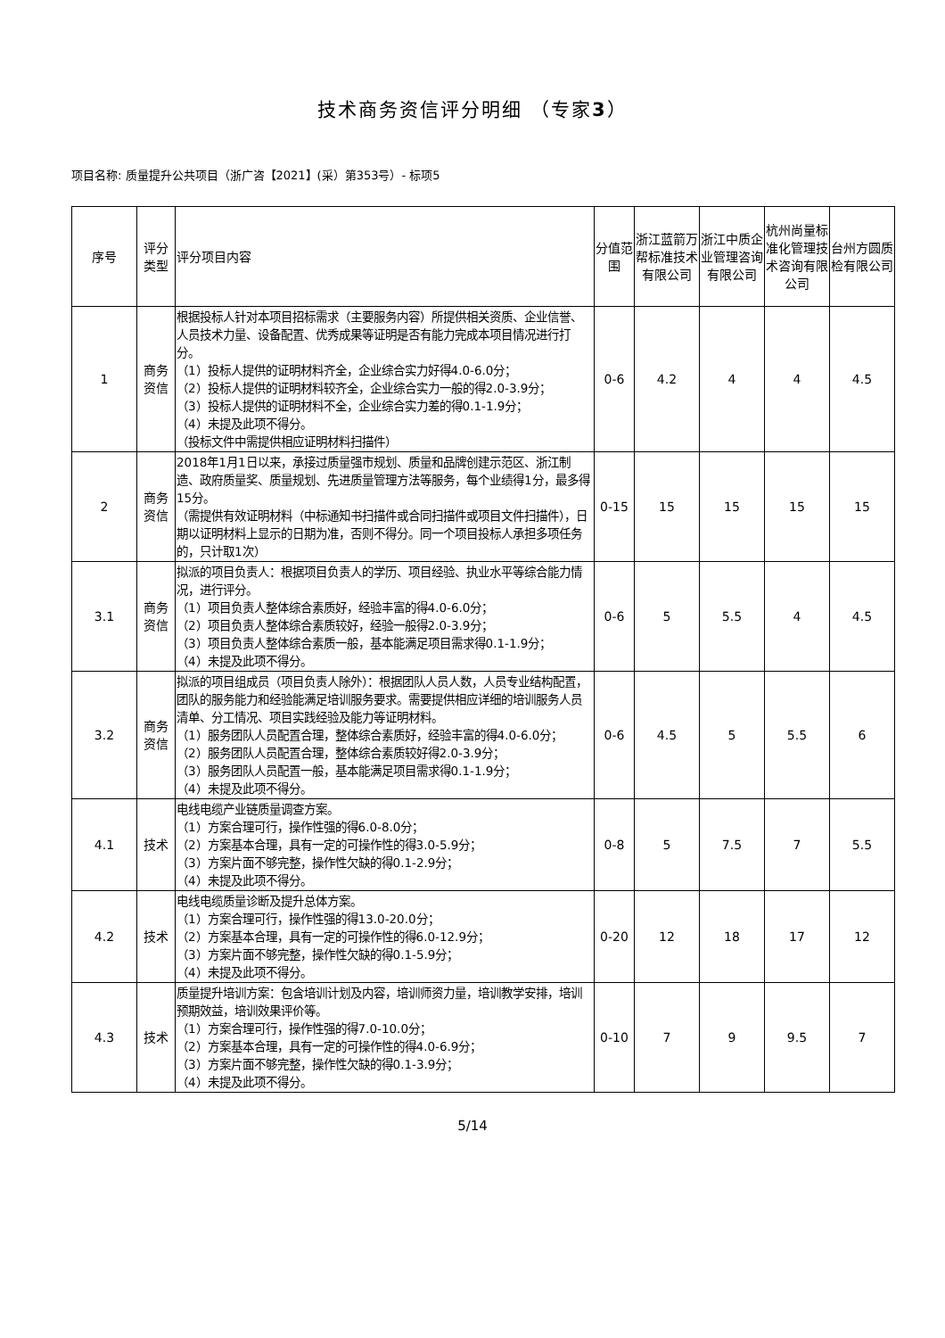技术商务资信评分明细 （专家3）
项目名称: 质量提升公共项目（浙广咨【2021】(采）第353号）- 标项5
| 序号 | 评分类型 | 评分项目内容 | 分值范围 | 浙江蓝箭万帮标准技术有限公司 | 浙江中质企业管理咨询有限公司 | 杭州尚量标准化管理技术咨询有限公司 | 台州方圆质检有限公司 |
| --- | --- | --- | --- | --- | --- | --- | --- |
| 1 | 商务资信 | 根据投标人针对本项目招标需求（主要服务内容）所提供相关资质、企业信誉、人员技术力量、设备配置、优秀成果等证明是否有能力完成本项目情况进行打分。 （1）投标人提供的证明材料齐全，企业综合实力好得4.0-6.0分； （2）投标人提供的证明材料较齐全，企业综合实力一般的得2.0-3.9分； （3）投标人提供的证明材料不全，企业综合实力差的得0.1-1.9分； （4）未提及此项不得分。 （投标文件中需提供相应证明材料扫描件） | 0-6 | 4.2 | 4 | 4 | 4.5 |
| 2 | 商务资信 | 2018年1月1日以来，承接过质量强市规划、质量和品牌创建示范区、浙江制造、政府质量奖、质量规划、先进质量管理方法等服务，每个业绩得1分，最多得15分。 （需提供有效证明材料（中标通知书扫描件或合同扫描件或项目文件扫描件），日期以证明材料上显示的日期为准，否则不得分。同一个项目投标人承担多项任务的，只计取1次） | 0-15 | 15 | 15 | 15 | 15 |
| 3.1 | 商务资信 | 拟派的项目负责人：根据项目负责人的学历、项目经验、执业水平等综合能力情况，进行评分。 （1）项目负责人整体综合素质好，经验丰富的得4.0-6.0分； （2）项目负责人整体综合素质较好，经验一般得2.0-3.9分； （3）项目负责人整体综合素质一般，基本能满足项目需求得0.1-1.9分； （4）未提及此项不得分。 | 0-6 | 5 | 5.5 | 4 | 4.5 |
| 3.2 | 商务资信 | 拟派的项目组成员（项目负责人除外）：根据团队人员人数，人员专业结构配置，团队的服务能力和经验能满足培训服务要求。需要提供相应详细的培训服务人员清单、分工情况、项目实践经验及能力等证明材料。 （1）服务团队人员配置合理，整体综合素质好，经验丰富的得4.0-6.0分； （2）服务团队人员配置合理，整体综合素质较好得2.0-3.9分； （3）服务团队人员配置一般，基本能满足项目需求得0.1-1.9分； （4）未提及此项不得分。 | 0-6 | 4.5 | 5 | 5.5 | 6 |
| 4.1 | 技术 | 电线电缆产业链质量调查方案。 （1）方案合理可行，操作性强的得6.0-8.0分； （2）方案基本合理，具有一定的可操作性的得3.0-5.9分； （3）方案片面不够完整，操作性欠缺的得0.1-2.9分； （4）未提及此项不得分。 | 0-8 | 5 | 7.5 | 7 | 5.5 |
| 4.2 | 技术 | 电线电缆质量诊断及提升总体方案。 （1）方案合理可行，操作性强的得13.0-20.0分； （2）方案基本合理，具有一定的可操作性的得6.0-12.9分； （3）方案片面不够完整，操作性欠缺的得0.1-5.9分； （4）未提及此项不得分。 | 0-20 | 12 | 18 | 17 | 12 |
| 4.3 | 技术 | 质量提升培训方案：包含培训计划及内容，培训师资力量，培训教学安排，培训预期效益，培训效果评价等。 （1）方案合理可行，操作性强的得7.0-10.0分； （2）方案基本合理，具有一定的可操作性的得4.0-6.9分； （3）方案片面不够完整，操作性欠缺的得0.1-3.9分； （4）未提及此项不得分。 | 0-10 | 7 | 9 | 9.5 | 7 |
5/14